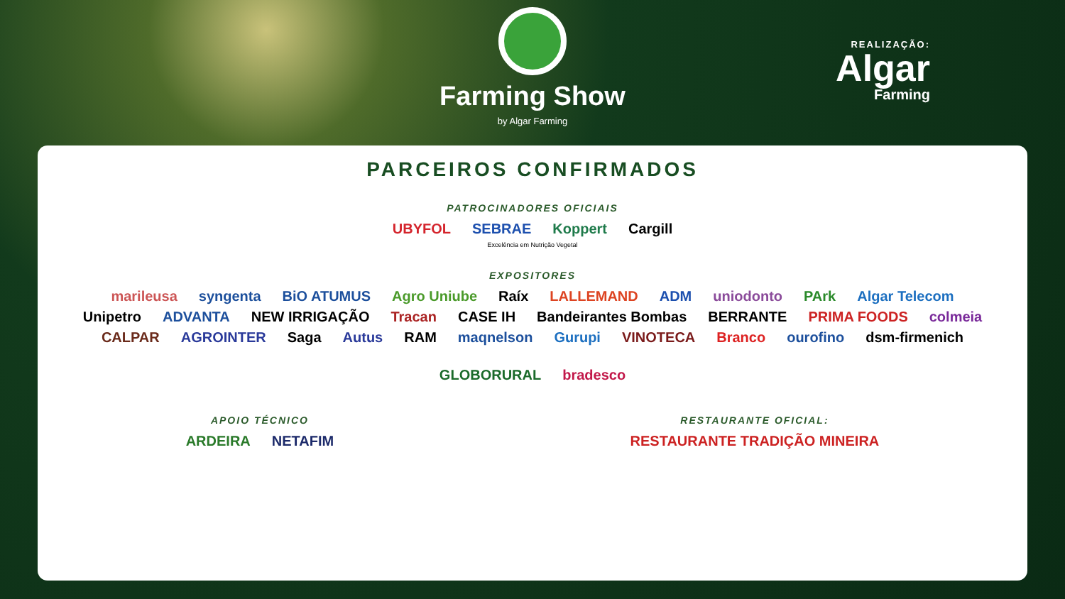Farming Show
by Algar Farming
REALIZAÇÃO:
Algar
Farming
PARCEIROS CONFIRMADOS
PATROCINADORES OFICIAIS
UBYFOL SEBRAE Koppert Cargill
Excelência em Nutrição Vegetal
EXPOSITORES
marileusa syngenta BiO ATUMUS Agro Uniube Raíx LALLEMAND ADM uniodonto PArk Algar Telecom
Unipetro ADVANTA NEW IRRIGAÇÃO Tracan CASE IH Bandeirantes Bombas BERRANTE PRIMA FOODS colmeia
CALPAR AGROINTER Saga Autus RAM maqnelson Gurupi VINOTECA Branco ourofino dsm-firmenich GLOBORURAL bradesco
APOIO TÉCNICO
ARDEIRA NETAFIM
RESTAURANTE OFICIAL:
RESTAURANTE TRADIÇÃO MINEIRA